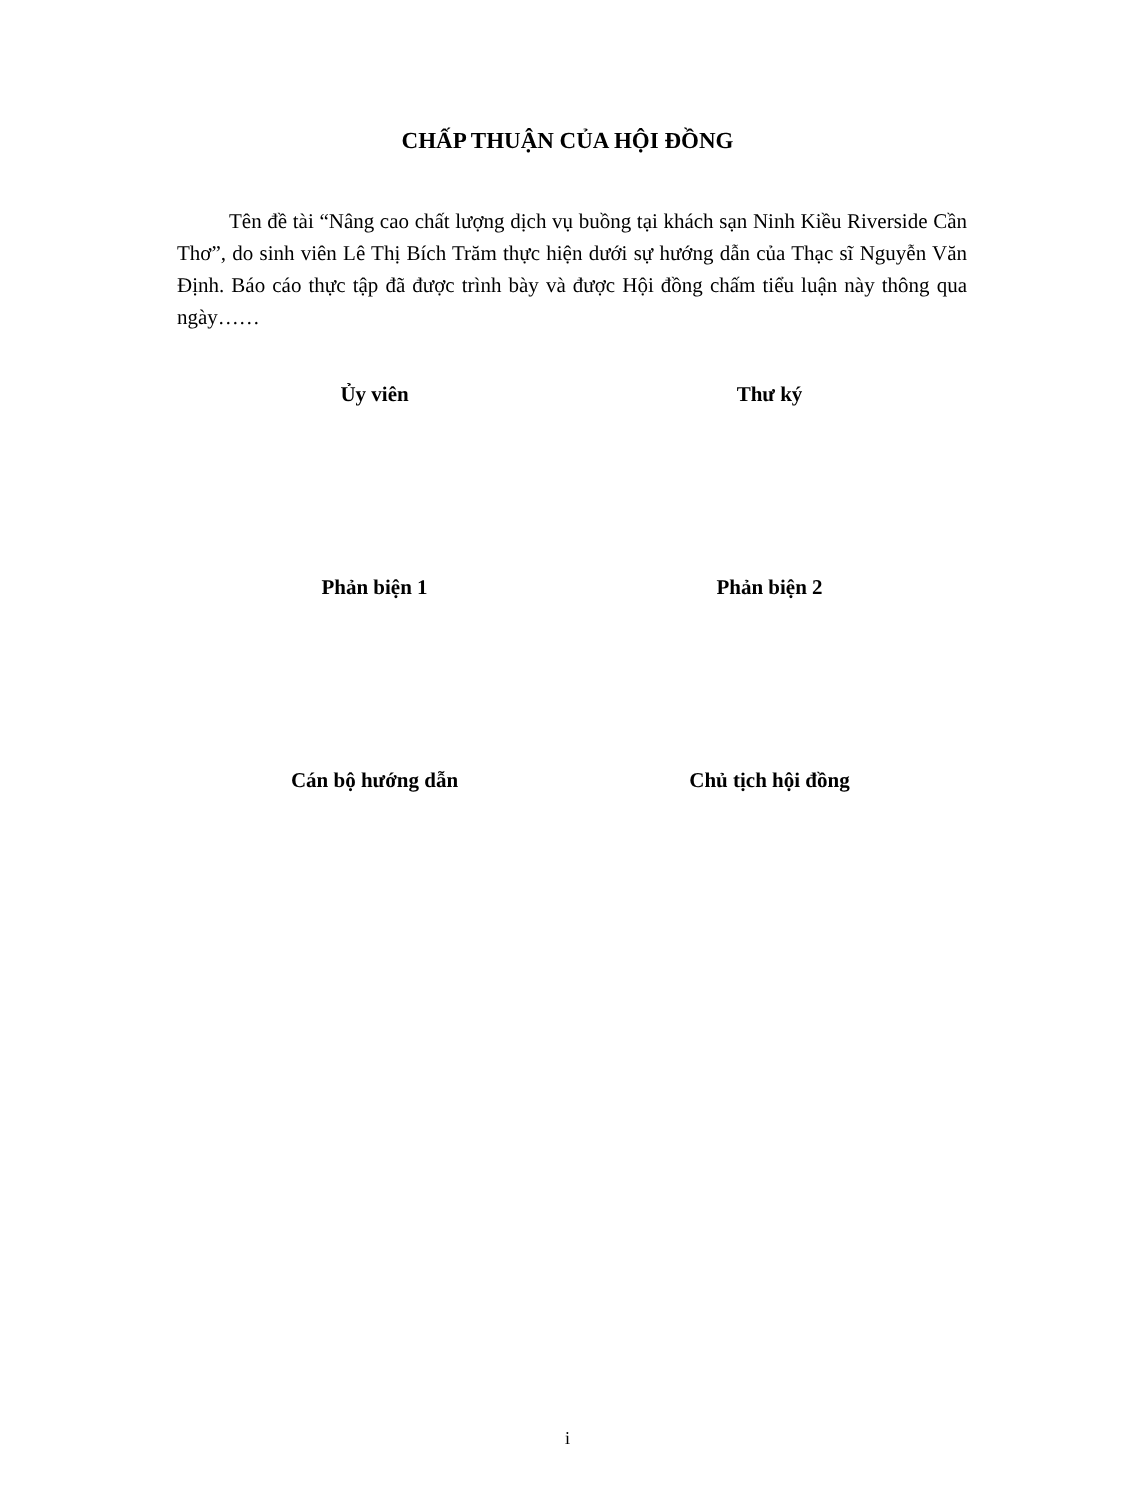CHẤP THUẬN CỦA HỘI ĐỒNG
Tên đề tài “Nâng cao chất lượng dịch vụ buồng tại khách sạn Ninh Kiều Riverside Cần Thơ”, do sinh viên Lê Thị Bích Trăm thực hiện dưới sự hướng dẫn của Thạc sĩ Nguyễn Văn Định. Báo cáo thực tập đã được trình bày và được Hội đồng chấm tiểu luận này thông qua ngày……
Ủy viên Thư ký
Phản biện 1 Phản biện 2
Cán bộ hướng dẫn Chủ tịch hội đồng
i